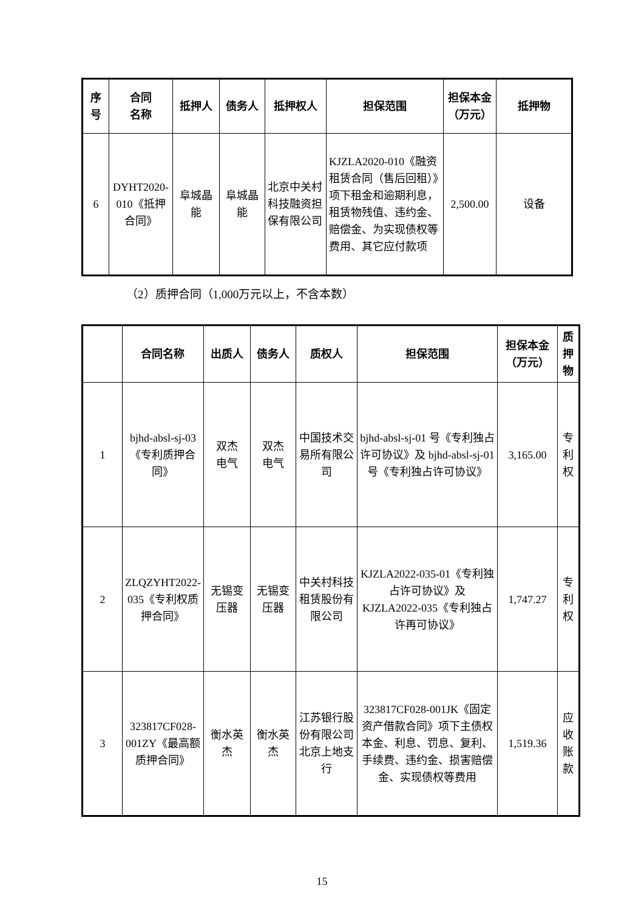| 序号 | 合同 名称 | 抵押人 | 债务人 | 抵押权人 | 担保范围 | 担保本金（万元） | 抵押物 |
| --- | --- | --- | --- | --- | --- | --- | --- |
| 6 | DYHT2020-010《抵押合同》 | 阜城晶能 | 阜城晶能 | 北京中关村科技融资担保有限公司 | KJZLA2020-010《融资租赁合同（售后回租）》项下租金和逾期利息，租赁物残值、违约金、赔偿金、为实现债权等费用、其它应付款项 | 2,500.00 | 设备 |
（2）质押合同（1,000万元以上，不含本数）
| | 合同名称 | 出质人 | 债务人 | 质权人 | 担保范围 | 担保本金（万元） | 质押物 |
| --- | --- | --- | --- | --- | --- | --- | --- |
| 1 | bjhd-absl-sj-03《专利质押合同》 | 双杰 电气 | 双杰 电气 | 中国技术交易所有限公司 | bjhd-absl-sj-01 号《专利独占许可协议》及 bjhd-absl-sj-01 号《专利独占许可协议》 | 3,165.00 | 专利权 |
| 2 | ZLQZYHT2022-035《专利权质押合同》 | 无锡变压器 | 无锡变压器 | 中关村科技租赁股份有限公司 | KJZLA2022-035-01《专利独占许可协议》及 KJZLA2022-035《专利独占许再可协议》 | 1,747.27 | 专利权 |
| 3 | 323817CF028-001ZY《最高额质押合同》 | 衡水英杰 | 衡水英杰 | 江苏银行股份有限公司北京上地支行 | 323817CF028-001JK《固定资产借款合同》项下主债权本金、利息、罚息、复利、手续费、违约金、损害赔偿金、实现债权等费用 | 1,519.36 | 应收账款 |
15